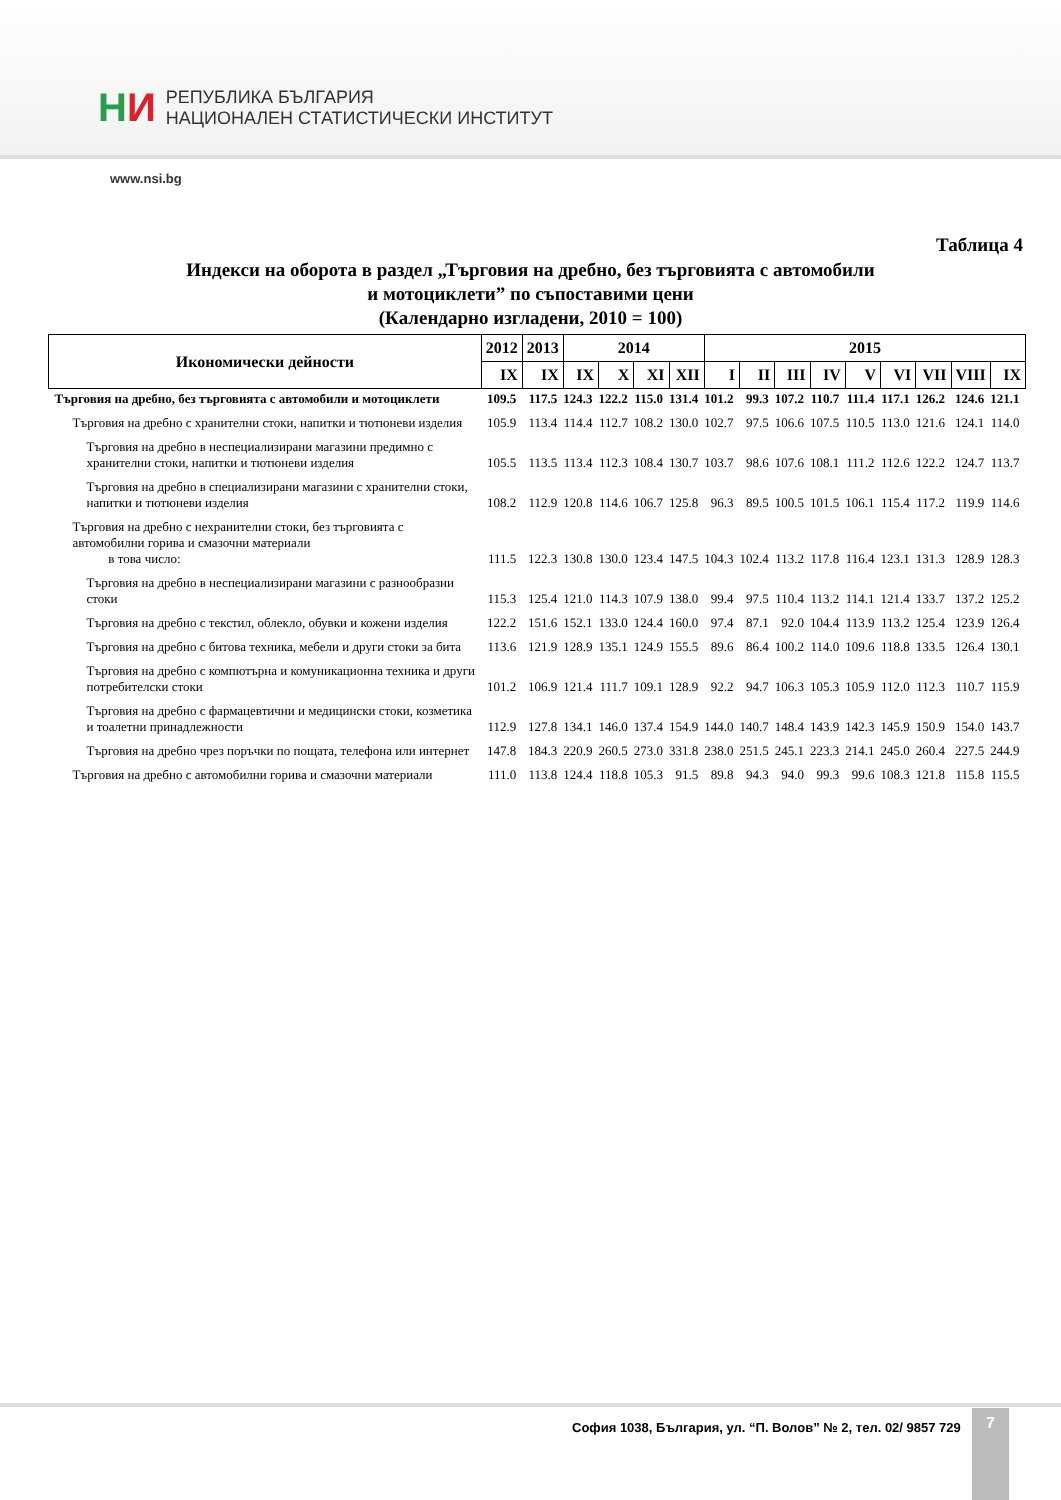НИ
РЕПУБЛИКА БЪЛГАРИЯ
НАЦИОНАЛЕН СТАТИСТИЧЕСКИ ИНСТИТУТ
www.nsi.bg
Таблица 4
Индекси на оборота в раздел „Търговия на дребно, без търговията с автомобили
и мотоциклети” по съпоставими цени
(Календарно изгладени, 2010 = 100)
| Икономически дейности | 2012 | 2013 | 2014 | | | | 2015 | | | | | | | | |
| --- | --- | --- | --- | --- | --- | --- | --- | --- | --- | --- | --- | --- | --- | --- | --- |
| | IX | IX | IX | X | XI | XII | I | II | III | IV | V | VI | VII | VIII | IX |
| Търговия на дребно, без търговията с автомобили и мотоциклети | 109.5 | 117.5 | 124.3 | 122.2 | 115.0 | 131.4 | 101.2 | 99.3 | 107.2 | 110.7 | 111.4 | 117.1 | 126.2 | 124.6 | 121.1 |
| Търговия на дребно с хранителни стоки, напитки и тютюневи изделия | 105.9 | 113.4 | 114.4 | 112.7 | 108.2 | 130.0 | 102.7 | 97.5 | 106.6 | 107.5 | 110.5 | 113.0 | 121.6 | 124.1 | 114.0 |
| Търговия на дребно в неспециализирани магазини предимно с хранителни стоки, напитки и тютюневи изделия | 105.5 | 113.5 | 113.4 | 112.3 | 108.4 | 130.7 | 103.7 | 98.6 | 107.6 | 108.1 | 111.2 | 112.6 | 122.2 | 124.7 | 113.7 |
| Търговия на дребно в специализирани магазини с хранителни стоки, напитки и тютюневи изделия | 108.2 | 112.9 | 120.8 | 114.6 | 106.7 | 125.8 | 96.3 | 89.5 | 100.5 | 101.5 | 106.1 | 115.4 | 117.2 | 119.9 | 114.6 |
| Търговия на дребно с нехранителни стоки, без търговията с автомобилни горива и смазочни материали в това число: | 111.5 | 122.3 | 130.8 | 130.0 | 123.4 | 147.5 | 104.3 | 102.4 | 113.2 | 117.8 | 116.4 | 123.1 | 131.3 | 128.9 | 128.3 |
| Търговия на дребно в неспециализирани магазини с разнообразни стоки | 115.3 | 125.4 | 121.0 | 114.3 | 107.9 | 138.0 | 99.4 | 97.5 | 110.4 | 113.2 | 114.1 | 121.4 | 133.7 | 137.2 | 125.2 |
| Търговия на дребно с текстил, облекло, обувки и кожени изделия | 122.2 | 151.6 | 152.1 | 133.0 | 124.4 | 160.0 | 97.4 | 87.1 | 92.0 | 104.4 | 113.9 | 113.2 | 125.4 | 123.9 | 126.4 |
| Търговия на дребно с битова техника, мебели и други стоки за бита | 113.6 | 121.9 | 128.9 | 135.1 | 124.9 | 155.5 | 89.6 | 86.4 | 100.2 | 114.0 | 109.6 | 118.8 | 133.5 | 126.4 | 130.1 |
| Търговия на дребно с компютърна и комуникационна техника и други потребителски стоки | 101.2 | 106.9 | 121.4 | 111.7 | 109.1 | 128.9 | 92.2 | 94.7 | 106.3 | 105.3 | 105.9 | 112.0 | 112.3 | 110.7 | 115.9 |
| Търговия на дребно с фармацевтични и медицински стоки, козметика и тоалетни принадлежности | 112.9 | 127.8 | 134.1 | 146.0 | 137.4 | 154.9 | 144.0 | 140.7 | 148.4 | 143.9 | 142.3 | 145.9 | 150.9 | 154.0 | 143.7 |
| Търговия на дребно чрез поръчки по пощата, телефона или интернет | 147.8 | 184.3 | 220.9 | 260.5 | 273.0 | 331.8 | 238.0 | 251.5 | 245.1 | 223.3 | 214.1 | 245.0 | 260.4 | 227.5 | 244.9 |
| Търговия на дребно с автомобилни горива и смазочни материали | 111.0 | 113.8 | 124.4 | 118.8 | 105.3 | 91.5 | 89.8 | 94.3 | 94.0 | 99.3 | 99.6 | 108.3 | 121.8 | 115.8 | 115.5 |
София 1038, България, ул. “П. Волов” № 2, тел. 02/ 9857 729
7